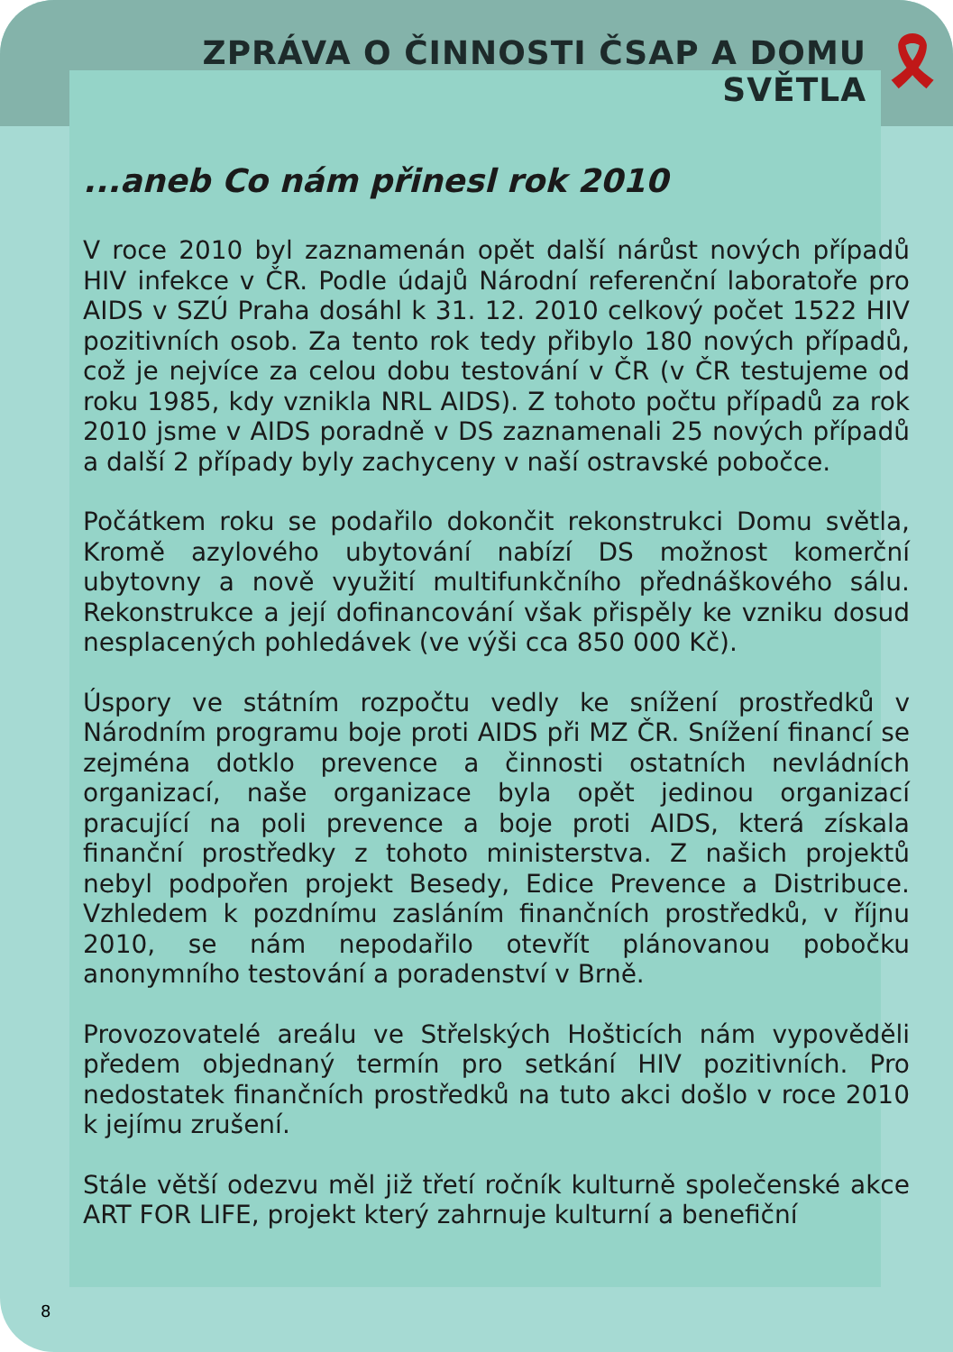🎗
ZPRÁVA O ČINNOSTI ČSAP A DOMU SVĚTLA
...aneb Co nám přinesl rok 2010
V roce 2010 byl zaznamenán opět další nárůst nových případů HIV infekce v ČR. Podle údajů Národní referenční laboratoře pro AIDS v SZÚ Praha dosáhl k 31. 12. 2010 celkový počet 1522 HIV pozitivních osob. Za tento rok tedy přibylo 180 nových případů, což je nejvíce za celou dobu testování v ČR (v ČR testujeme od roku 1985, kdy vznikla NRL AIDS). Z tohoto počtu případů za rok 2010 jsme v AIDS poradně v DS zaznamenali 25 nových případů a další 2 případy byly zachyceny v naší ostravské pobočce.
Počátkem roku se podařilo dokončit rekonstrukci Domu světla, Kromě azylového ubytování nabízí DS možnost komerční ubytovny a nově využití multifunkčního přednáškového sálu. Rekonstrukce a její dofinancování však přispěly ke vzniku dosud nesplacených pohledávek (ve výši cca 850 000 Kč).
Úspory ve státním rozpočtu vedly ke snížení prostředků v Národním programu boje proti AIDS při MZ ČR. Snížení financí se zejména dotklo prevence a činnosti ostatních nevládních organizací, naše organizace byla opět jedinou organizací pracující na poli prevence a boje proti AIDS, která získala finanční prostředky z tohoto ministerstva. Z našich projektů nebyl podpořen projekt Besedy, Edice Prevence a Distribuce. Vzhledem k pozdnímu zasláním finančních prostředků, v říjnu 2010, se nám nepodařilo otevřít plánovanou pobočku anonymního testování a poradenství v Brně.
Provozovatelé areálu ve Střelských Hošticích nám vypověděli předem objednaný termín pro setkání HIV pozitivních. Pro nedostatek finančních prostředků na tuto akci došlo v roce 2010 k jejímu zrušení.
Stále větší odezvu měl již třetí ročník kulturně společenské akce ART FOR LIFE, projekt který zahrnuje kulturní a benefiční
8